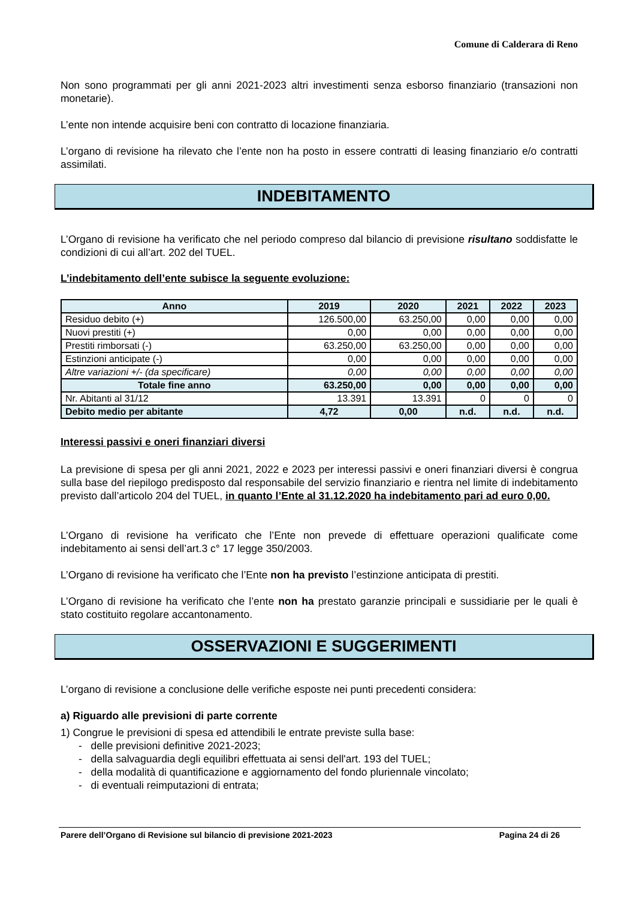Comune di Calderara di Reno
Non sono programmati per gli anni 2021-2023 altri investimenti senza esborso finanziario (transazioni non monetarie).
L’ente non intende acquisire beni con contratto di locazione finanziaria.
L’organo di revisione ha rilevato che l’ente non ha posto in essere contratti di leasing finanziario e/o contratti assimilati.
INDEBITAMENTO
L’Organo di revisione ha verificato che nel periodo compreso dal bilancio di previsione risultano soddisfatte le condizioni di cui all’art. 202 del TUEL.
L’indebitamento dell’ente subisce la seguente evoluzione:
| Anno | 2019 | 2020 | 2021 | 2022 | 2023 |
| --- | --- | --- | --- | --- | --- |
| Residuo debito (+) | 126.500,00 | 63.250,00 | 0,00 | 0,00 | 0,00 |
| Nuovi prestiti (+) | 0,00 | 0,00 | 0,00 | 0,00 | 0,00 |
| Prestiti rimborsati (-) | 63.250,00 | 63.250,00 | 0,00 | 0,00 | 0,00 |
| Estinzioni anticipate (-) | 0,00 | 0,00 | 0,00 | 0,00 | 0,00 |
| Altre variazioni +/- (da specificare) | 0,00 | 0,00 | 0,00 | 0,00 | 0,00 |
| Totale fine anno | 63.250,00 | 0,00 | 0,00 | 0,00 | 0,00 |
| Nr. Abitanti al 31/12 | 13.391 | 13.391 | 0 | 0 | 0 |
| Debito medio per abitante | 4,72 | 0,00 | n.d. | n.d. | n.d. |
Interessi passivi e oneri finanziari diversi
La previsione di spesa per gli anni 2021, 2022 e 2023 per interessi passivi e oneri finanziari diversi è congrua sulla base del riepilogo predisposto dal responsabile del servizio finanziario e rientra nel limite di indebitamento previsto dall’articolo 204 del TUEL, in quanto l’Ente al 31.12.2020 ha indebitamento pari ad euro 0,00.
L’Organo di revisione ha verificato che l’Ente non prevede di effettuare operazioni qualificate come indebitamento ai sensi dell’art.3 c° 17 legge 350/2003.
L’Organo di revisione ha verificato che l’Ente non ha previsto l’estinzione anticipata di prestiti.
L’Organo di revisione ha verificato che l’ente non ha prestato garanzie principali e sussidiarie per le quali è stato costituito regolare accantonamento.
OSSERVAZIONI E SUGGERIMENTI
L’organo di revisione a conclusione delle verifiche esposte nei punti precedenti considera:
a) Riguardo alle previsioni di parte corrente
1) Congrue le previsioni di spesa ed attendibili le entrate previste sulla base:
- delle previsioni definitive 2021-2023;
- della salvaguardia degli equilibri effettuata ai sensi dell'art. 193 del TUEL;
- della modalità di quantificazione e aggiornamento del fondo pluriennale vincolato;
- di eventuali reimputazioni di entrata;
Parere dell’Organo di Revisione sul bilancio di previsione 2021-2023 Pagina 24 di 26